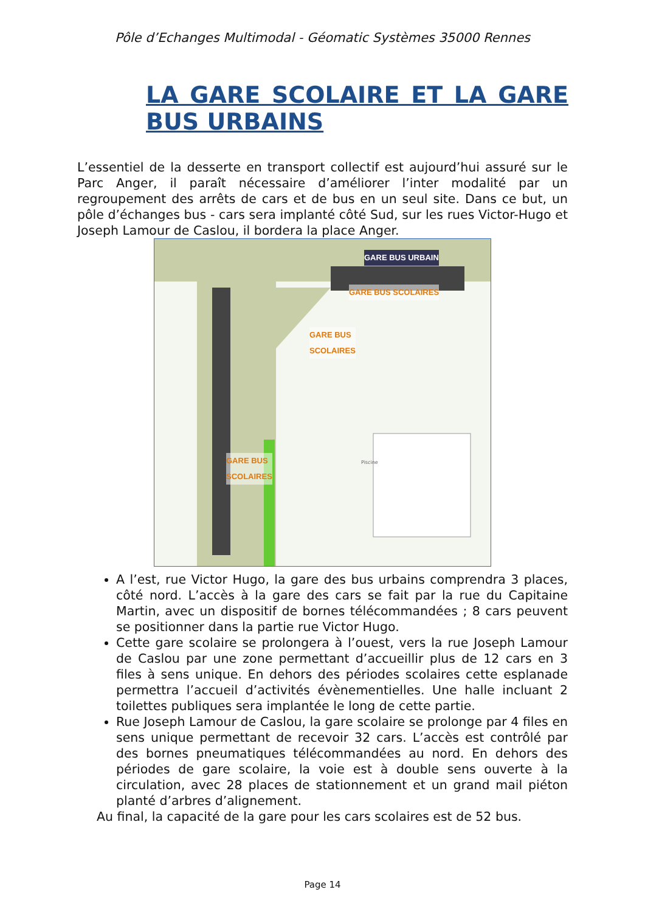Pôle d’Echanges Multimodal - Géomatic Systèmes 35000 Rennes
LA GARE SCOLAIRE ET LA GARE BUS URBAINS
L’essentiel de la desserte en transport collectif est aujourd’hui assuré sur le Parc Anger, il paraît nécessaire d’améliorer l’inter modalité par un regroupement des arrêts de cars et de bus en un seul site. Dans ce but, un pôle d’échanges bus - cars sera implanté côté Sud, sur les rues Victor-Hugo et Joseph Lamour de Caslou, il bordera la place Anger.
GARE BUS URBAIN
GARE BUS SCOLAIRES
GARE BUS
SCOLAIRES
GARE BUS
SCOLAIRES
Piscine
A l’est, rue Victor Hugo, la gare des bus urbains comprendra 3 places, côté nord. L’accès à la gare des cars se fait par la rue du Capitaine Martin, avec un dispositif de bornes télécommandées ; 8 cars peuvent se positionner dans la partie rue Victor Hugo.
Cette gare scolaire se prolongera à l’ouest, vers la rue Joseph Lamour de Caslou par une zone permettant d’accueillir plus de 12 cars en 3 files à sens unique. En dehors des périodes scolaires cette esplanade permettra l’accueil d’activités évènementielles. Une halle incluant 2 toilettes publiques sera implantée le long de cette partie.
Rue Joseph Lamour de Caslou, la gare scolaire se prolonge par 4 files en sens unique permettant de recevoir 32 cars. L’accès est contrôlé par des bornes pneumatiques télécommandées au nord. En dehors des périodes de gare scolaire, la voie est à double sens ouverte à la circulation, avec 28 places de stationnement et un grand mail piéton planté d’arbres d’alignement.
Au final, la capacité de la gare pour les cars scolaires est de 52 bus.
Page 14